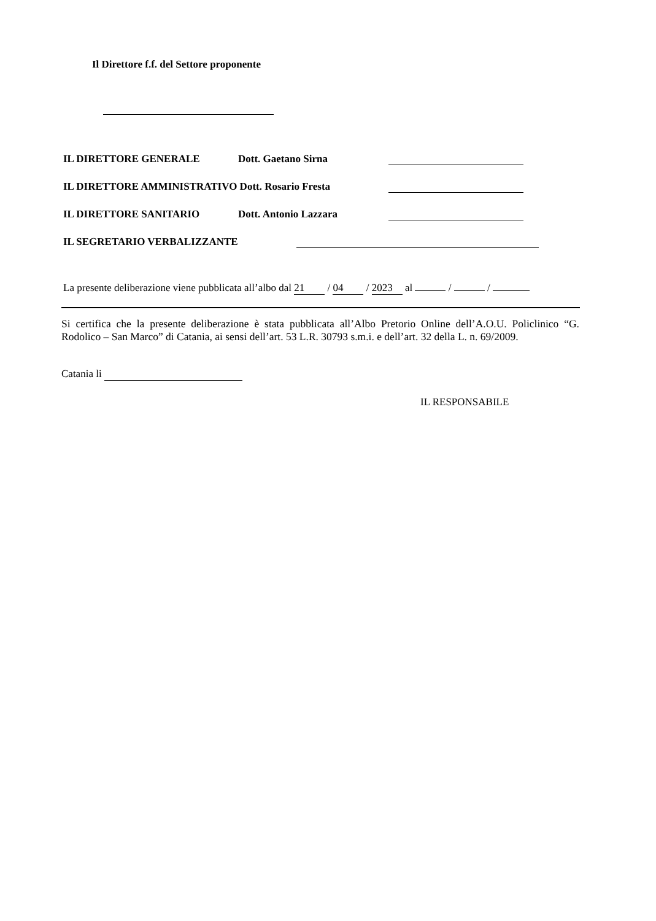Il Direttore f.f. del Settore proponente
IL DIRETTORE GENERALE Dott. Gaetano Sirna
IL DIRETTORE AMMINISTRATIVO Dott. Rosario Fresta
IL DIRETTORE SANITARIO Dott. Antonio Lazzara
IL SEGRETARIO VERBALIZZANTE
La presente deliberazione viene pubblicata all’albo dal 21 / 04 / 2023 al / /
Si certifica che la presente deliberazione è stata pubblicata all’Albo Pretorio Online dell’A.O.U. Policlinico “G. Rodolico – San Marco” di Catania, ai sensi dell’art. 53 L.R. 30793 s.m.i. e dell’art. 32 della L. n. 69/2009.
Catania li
IL RESPONSABILE